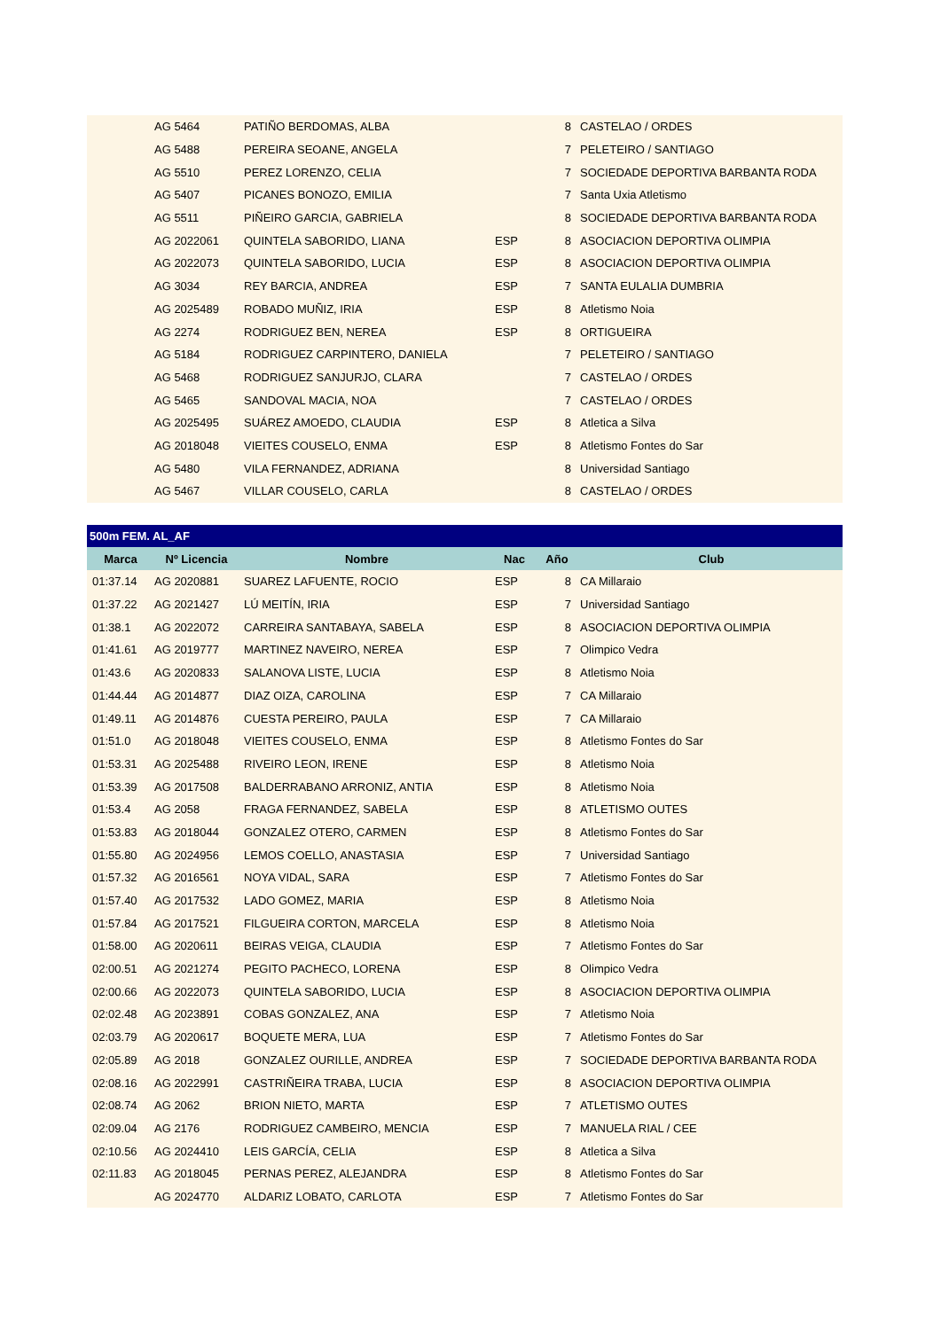| | AG 5464 | PATIÑO BERDOMAS, ALBA | | 8 | CASTELAO / ORDES |
| | AG 5488 | PEREIRA SEOANE, ANGELA | | 7 | PELETEIRO / SANTIAGO |
| | AG 5510 | PEREZ LORENZO, CELIA | | 7 | SOCIEDADE DEPORTIVA BARBANTA RODA |
| | AG 5407 | PICANES BONOZO, EMILIA | | 7 | Santa Uxia Atletismo |
| | AG 5511 | PIÑEIRO GARCIA, GABRIELA | | 8 | SOCIEDADE DEPORTIVA BARBANTA RODA |
| | AG 2022061 | QUINTELA SABORIDO, LIANA | ESP | 8 | ASOCIACION DEPORTIVA OLIMPIA |
| | AG 2022073 | QUINTELA SABORIDO, LUCIA | ESP | 8 | ASOCIACION DEPORTIVA OLIMPIA |
| | AG 3034 | REY BARCIA, ANDREA | ESP | 7 | SANTA EULALIA DUMBRIA |
| | AG 2025489 | ROBADO MUÑIZ, IRIA | ESP | 8 | Atletismo Noia |
| | AG 2274 | RODRIGUEZ BEN, NEREA | ESP | 8 | ORTIGUEIRA |
| | AG 5184 | RODRIGUEZ CARPINTERO, DANIELA | | 7 | PELETEIRO / SANTIAGO |
| | AG 5468 | RODRIGUEZ SANJURJO, CLARA | | 7 | CASTELAO / ORDES |
| | AG 5465 | SANDOVAL MACIA, NOA | | 7 | CASTELAO / ORDES |
| | AG 2025495 | SUÁREZ AMOEDO, CLAUDIA | ESP | 8 | Atletica a Silva |
| | AG 2018048 | VIEITES COUSELO, ENMA | ESP | 8 | Atletismo Fontes do Sar |
| | AG 5480 | VILA FERNANDEZ, ADRIANA | | 8 | Universidad Santiago |
| | AG 5467 | VILLAR COUSELO, CARLA | | 8 | CASTELAO / ORDES |
| 500m FEM. AL_AF | | | | | |
| --- | --- | --- | --- | --- | --- |
| Marca | Nº Licencia | Nombre | Nac | Año | Club |
| 01:37.14 | AG 2020881 | SUAREZ LAFUENTE, ROCIO | ESP | 8 | CA Millaraio |
| 01:37.22 | AG 2021427 | LÚ MEITÍN, IRIA | ESP | 7 | Universidad Santiago |
| 01:38.1 | AG 2022072 | CARREIRA SANTABAYA, SABELA | ESP | 8 | ASOCIACION DEPORTIVA OLIMPIA |
| 01:41.61 | AG 2019777 | MARTINEZ NAVEIRO, NEREA | ESP | 7 | Olimpico Vedra |
| 01:43.6 | AG 2020833 | SALANOVA LISTE, LUCIA | ESP | 8 | Atletismo Noia |
| 01:44.44 | AG 2014877 | DIAZ OIZA, CAROLINA | ESP | 7 | CA Millaraio |
| 01:49.11 | AG 2014876 | CUESTA PEREIRO, PAULA | ESP | 7 | CA Millaraio |
| 01:51.0 | AG 2018048 | VIEITES COUSELO, ENMA | ESP | 8 | Atletismo Fontes do Sar |
| 01:53.31 | AG 2025488 | RIVEIRO LEON, IRENE | ESP | 8 | Atletismo Noia |
| 01:53.39 | AG 2017508 | BALDERRABANO ARRONIZ, ANTIA | ESP | 8 | Atletismo Noia |
| 01:53.4 | AG 2058 | FRAGA FERNANDEZ, SABELA | ESP | 8 | ATLETISMO OUTES |
| 01:53.83 | AG 2018044 | GONZALEZ OTERO, CARMEN | ESP | 8 | Atletismo Fontes do Sar |
| 01:55.80 | AG 2024956 | LEMOS COELLO, ANASTASIA | ESP | 7 | Universidad Santiago |
| 01:57.32 | AG 2016561 | NOYA VIDAL, SARA | ESP | 7 | Atletismo Fontes do Sar |
| 01:57.40 | AG 2017532 | LADO GOMEZ, MARIA | ESP | 8 | Atletismo Noia |
| 01:57.84 | AG 2017521 | FILGUEIRA CORTON, MARCELA | ESP | 8 | Atletismo Noia |
| 01:58.00 | AG 2020611 | BEIRAS VEIGA, CLAUDIA | ESP | 7 | Atletismo Fontes do Sar |
| 02:00.51 | AG 2021274 | PEGITO PACHECO, LORENA | ESP | 8 | Olimpico Vedra |
| 02:00.66 | AG 2022073 | QUINTELA SABORIDO, LUCIA | ESP | 8 | ASOCIACION DEPORTIVA OLIMPIA |
| 02:02.48 | AG 2023891 | COBAS GONZALEZ, ANA | ESP | 7 | Atletismo Noia |
| 02:03.79 | AG 2020617 | BOQUETE MERA, LUA | ESP | 7 | Atletismo Fontes do Sar |
| 02:05.89 | AG 2018 | GONZALEZ OURILLE, ANDREA | ESP | 7 | SOCIEDADE DEPORTIVA BARBANTA RODA |
| 02:08.16 | AG 2022991 | CASTRIÑEIRA TRABA, LUCIA | ESP | 8 | ASOCIACION DEPORTIVA OLIMPIA |
| 02:08.74 | AG 2062 | BRION NIETO, MARTA | ESP | 7 | ATLETISMO OUTES |
| 02:09.04 | AG 2176 | RODRIGUEZ CAMBEIRO, MENCIA | ESP | 7 | MANUELA RIAL / CEE |
| 02:10.56 | AG 2024410 | LEIS GARCÍA, CELIA | ESP | 8 | Atletica a Silva |
| 02:11.83 | AG 2018045 | PERNAS PEREZ, ALEJANDRA | ESP | 8 | Atletismo Fontes do Sar |
| | AG 2024770 | ALDARIZ LOBATO, CARLOTA | ESP | 7 | Atletismo Fontes do Sar |